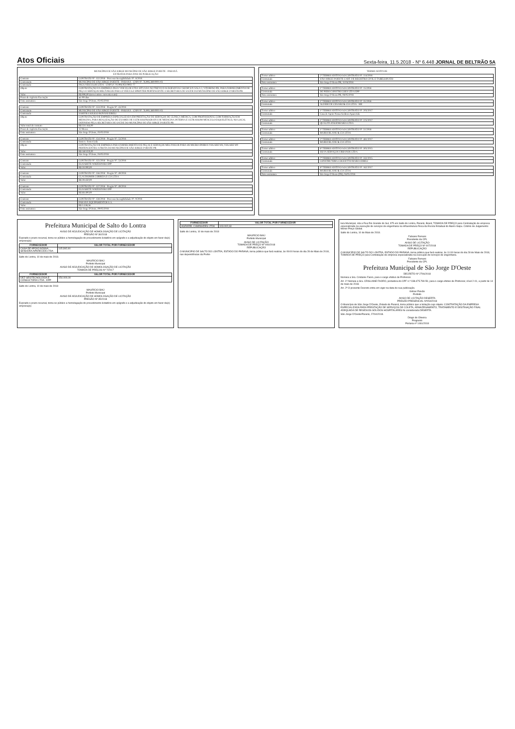Atos Oficiais
Sexta-feira, 11.5.2018 - Nº 6.448 JORNAL DE BELTRÃO 5A
MUNICÍPIO DE SÃO JORGE MUNICÍPIO DE SÃO JORGE D'OESTE - PARANÁ
EXTRATOS PARA FINS DE PUBLICAÇÃO
| Contrato | CONTRATO Nº. 132/2018 - Processo Inexigibilidade Nº. 8/2018 |
| Contratante | MUNICÍPIO DE SÃO JORGE D'OESTE - PARANÁ - CNPJ Nº. 76.995.380/0001-03 |
| Contratada | INGA VEICULOS LTDA - CNPJ nº. 01.994.951/0002-77 |
| Objeto | CONTRATAÇÃO DA EMPRESA INGÁ VEÍCULOS LTDA SITUADA NO TREVO DAS RODOVIAS 158/280 S/N SALA 2, VITORINO-PR, PARA FORNECIMENTO DE PEÇA E SERVIÇOS MECÂNICOS PARA O VEÍCULO SPRINTER PERTENCENTE A SECRETARIA DE SAÚDE DO MUNICÍPIO DE SÃO JORGE D'OESTE/PR |
| Valor | R$ 990,00 (novecentos e noventa reais) |
| Prazo de vigência Execução | até 90 dias |
| Data assinatura | São Jorge D'Oeste, 02/05/2018 |
| Contrato | CONTRATO Nº. 133/2018 - Pregão Nº. 43/2018 |
| Contratante | MUNICÍPIO DE SÃO JORGE D'OESTE - PARANÁ - CNPJ Nº. 76.995.380/0001-03 |
| Contratada | SAMYRA SOLIGO ROVANI EIRELI |
| Objeto | CONTRATAÇÃO DE EMPRESA ESPECIALIZADA EM PRESTAÇÃO DE SERVIÇOS DE CLÍNICA MÉDICA, COM PROFISSIONAL COM FORMAÇÃO EM MEDICINA, PARA REALIZAÇÃO DE EXAMES DE ULTRASSONOGRAFIA DE MEDICINA INTERNA E ULTRASSOM MÚSCULO ESQUELÉTICO, NO LOCAL DEFINIDO PELA SECRETARIA DE SAÚDE DO MUNICÍPIO DE SÃO JORGE D'OESTE-PR |
| Valor total do contrato | R$ 331.164,00 |
| Prazo de vigência Execução | 12 Meses |
| Data assinatura | São Jorge D'Oeste, 03/05/2018 |
| Contrato | CONTRATO Nº. 134/2018 - Pregão Nº. 53/2018 |
| Contratada | Sostet e Sostet Ltda |
| Objeto | CONTRATAÇÃO DE EMPRESA PARA FORNECIMENTO DE PEÇAS E SERVIÇOS MECÂNICOS PARA OS MICRO-ÔNIBUS VOLARE W8, VOLARE W9 PERTENCENTES A FROTA DO MUNICÍPIO DE SÃO JORGE D'OESTE-PR |
| Valor | R$ 160.020,00 |
| Data assinatura | São Jorge D'Oeste, 04/05/2018 |
| Contrato | CONTRATO Nº. 135/2018 - Pregão Nº. 53/2018 |
| Contratada | ELISABETE WRZESINSKI EPP |
| Valor | R$ 50.000,00 |
| Contrato | CONTRATO Nº. 136/2018 - Pregão Nº. 49/2018 |
| Contratada | CLAUDIOMIR CORREIA E CIA LTDA |
| Valor | R$ 39.450,00 |
| Contrato | CONTRATO Nº. 137/2018 - Pregão Nº. 49/2018 |
| Contratada | ELISABETE WRZESINSKI EPP |
| Valor | R$ 68.400,00 |
| Contrato | CONTRATO Nº. 138/2018 - Processo Inexigibilidade Nº. 9/2018 |
| Contratada | PARANÁ EQUIPAMENTOS S.A. |
| Valor | R$ 3.538,56 |
| Data assinatura | São Jorge D'Oeste, 09/05/2018 |
TERMO ADITIVOS
| Termo aditivo | 2º TERMO ADITIVO AO CONTRATO Nº. 114/2018 |
| Contratada | SÃO JORGE D'OESTE CART. DE REGISTRO CIVIL E TABELIONATO |
| Data assinatura | São Jorge D'Oeste/PR, 11/04/2018 |
| Termo aditivo | 1º TERMO ADITIVO AO CONTRATO Nº. 15/2018 |
| Contratada | DE PIERI CONSTRUCOES LTDA EPP |
| Data assinatura | São Jorge D'Oeste/PR, 08/05/2018 |
| Termo aditivo | 1º TERMO ADITIVO AO CONTRATO Nº. 35/2018 |
| Contratada | ALDERI DE CESARO & CIA LTDA - ME |
| Termo aditivo | 1º TERMO ADITIVO AO CONTRATO Nº. 203/2017 |
| Contratada | Casa de Apoio Nossa Senhora Aparecida |
| Termo aditivo | 1º TERMO ADITIVO AO CONTRATO Nº. 225/2017 |
| Contratada | QUALITA ENGENHARIA LTDA |
| Termo aditivo | 1º TERMO ADITIVO AO CONTRATO Nº. 51/2018 |
| Contratada | MARIO BLANK & CIA LTDA |
| Termo aditivo | 2º TERMO ADITIVO AO CONTRATO Nº. 481/2017 |
| Contratada | MARIO BLANK & CIA LTDA |
| Termo aditivo | 6º TERMO ADITIVO AO CONTRATO Nº. 305/2015 |
| Contratada | SILVA SERVIÇOS URBANOS LTDA |
| Termo aditivo | 7º TERMO ADITIVO AO CONTRATO Nº. 332/2015 |
| Contratada | CONSTRUTORA COGUETTO MARIA EIRELI |
| Termo aditivo | 8º TERMO ADITIVO AO CONTRATO Nº. 162/2017 |
| Contratada | MARIO BLANK & CIA LTDA |
| Data assinatura | São Jorge D'Oeste (PR), 04/05/2018 |
Prefeitura Municipal de Salto do Lontra
AVISO DE ADJUDICAÇÃO DE HOMOLOGAÇÃO DE LICITAÇÃO
PREGÃO Nº 36/2018
Expirado o prazo recursal, torna-se público a homologação do procedimento licitatório em epígrafe e a adjudicação do objeto em favor da(s) empresa(s):
| FORNECEDOR | VALOR TOTAL POR FORNECEDOR |
| --- | --- |
| CASA DE APOIO NOSSA SENHORA APARECIDA LTDA | 115.392,00 |
Salto do Lontra, 10 de maio de 2018.
MAURÍCIO BAÚ
Prefeito Municipal
AVISO DE ADJUDICAÇÃO DE HOMOLOGAÇÃO DE LICITAÇÃO
TOMADA DE PREÇOS Nº 7/2017
| FORNECEDOR | VALOR TOTAL POR FORNECEDOR |
| --- | --- |
| DEZ GEOTECNOLOGIA E CONSULTORIA LTDA - EPP | 154.000,00 |
Salto do Lontra, 10 de maio de 2018
MAURÍCIO BAÚ
Prefeito Municipal
AVISO DE ADJUDICAÇÃO DE HOMOLOGAÇÃO DE LICITAÇÃO
PREGÃO Nº 35/2018
Expirado o prazo recursal, torna-se público a homologação do procedimento licitatório em epígrafe e a adjudicação do objeto em favor da(s) empresa(s):
| FORNECEDOR | VALOR TOTAL POR FORNECEDOR |
| --- | --- |
| AGRAREL CAMINHÕES LTDA | 103.002,63 |
Salto do Lontra, 10 de maio de 2018
MAURÍCIO BAÚ
Prefeito Municipal
AVISO DE LICITAÇÃO
TOMADA DE PREÇO Nº 006/2018
REPUBLICAÇÃO
O MUNICÍPIO DE SALTO DO LONTRA, ESTADO DO PARANÁ, torna público que fará realizar, às 09:00 horas do dia 28 de Maio de 2018, nas dependências da Prefei-
tura Municipal, sita a Rua Rio Grande do Sul, 975 em Salto do Lontra, Paraná, Brasil, TOMADA DE PREÇO para Contratação de empresa especializada na execução de serviços de engenharia na infraestrutura física da Escola Estadual do Bairro Itaipu. Critério de Julgamento: Menor Preço Global.
Salto do Lontra, 10 de Maio de 2018.
Fabiano Romani
Presidente da CPL
AVISO DE LICITAÇÃO
TOMADA DE PREÇO Nº 007/2018
REPUBLICAÇÃO
O MUNICÍPIO DE SALTO DO LONTRA, ESTADO DO PARANÁ, torna público que fará realizar, às 11:00 horas do dia 28 de Maio de 2018, TOMADA DE PREÇO para Contratação de empresa especializada na execução de serviços de engenharia.
Fabiano Romani
Presidente da CPL
Prefeitura Municipal de São Jorge D'Oeste
DECRETO Nº 2706/2018
Nomeia a Sra. Cristaine Faoro, para o cargo efetivo de Professor.
Art. 1º Nomeia a Sra. CRISLAINE FAORO, portadora do CPF n.º 038.475.799-59, para o cargo efetivo de Professor, nível 2-01, a partir de 14 de maio de 2018.
Art. 2º O presente Decreto entra em vigor na data de sua publicação.
Gilmar Paixão
Prefeito
AVISO DE LICITAÇÃO DESERTA
PREGÃO PRESENCIAL Nº054/2018
O Município de São Jorge D'Oeste, Estado do Paraná, torna público que a licitação cujo objeto: CONTRATAÇÃO DA EMPRESA ESPECIALIZADA PARA PRESTAÇÃO DE SERVIÇOS DE COLETA, ARMAZENAMENTO, TRATAMENTO E DESTINAÇÃO FINAL ADEQUADA DE RESÍDUOS SÓLIDOS HOSPITALARES foi considerada DESERTA.
São Jorge D'Oeste/Paraná, 27/04/2018.
Diogo de Oliveira
Pregoeiro
Portaria nº 1461/2018